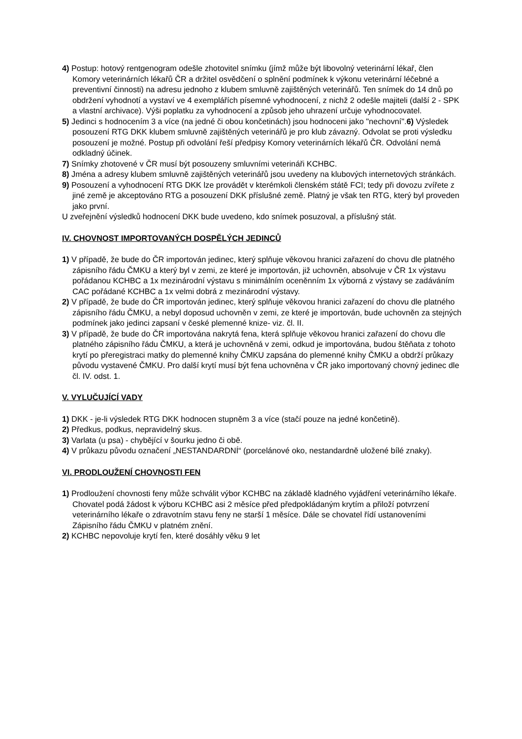4) Postup: hotový rentgenogram odešle zhotovitel snímku (jímž může být libovolný veterinární lékař, člen Komory veterinárních lékařů ČR a držitel osvědčení o splnění podmínek k výkonu veterinární léčebné a preventivní činnosti) na adresu jednoho z klubem smluvně zajištěných veterinářů. Ten snímek do 14 dnů po obdržení vyhodnotí a vystaví ve 4 exemplářích písemné vyhodnocení, z nichž 2 odešle majiteli (další 2 - SPK a vlastní archivace). Výši poplatku za vyhodnocení a způsob jeho uhrazení určuje vyhodnocovatel.
5) Jedinci s hodnocením 3 a více (na jedné či obou končetinách) jsou hodnoceni jako "nechovní".6) Výsledek posouzení RTG DKK klubem smluvně zajištěných veterinářů je pro klub závazný. Odvolat se proti výsledku posouzení je možné. Postup při odvolání řeší předpisy Komory veterinárních lékařů ČR. Odvolání nemá odkladný účinek.
7) Snímky zhotovené v ČR musí být posouzeny smluvními veterináři KCHBC.
8) Jména a adresy klubem smluvně zajištěných veterinářů jsou uvedeny na klubových internetových stránkách.
9) Posouzení a vyhodnocení RTG DKK lze provádět v kterémkoli členském státě FCI; tedy při dovozu zvířete z jiné země je akceptováno RTG a posouzení DKK příslušné země. Platný je však ten RTG, který byl proveden jako první.
U zveřejnění výsledků hodnocení DKK bude uvedeno, kdo snímek posuzoval, a příslušný stát.
IV. CHOVNOST IMPORTOVANÝCH DOSPĚLÝCH JEDINCŮ
1) V případě, že bude do ČR importován jedinec, který splňuje věkovou hranici zařazení do chovu dle platného zápisního řádu ČMKU a který byl v zemi, ze které je importován, již uchovněn, absolvuje v ČR 1x výstavu pořádanou KCHBC a 1x mezinárodní výstavu s minimálním oceněnním 1x výborná z výstavy se zadáváním CAC pořádané KCHBC a 1x velmi dobrá z mezinárodní výstavy.
2) V případě, že bude do ČR importován jedinec, který splňuje věkovou hranici zařazení do chovu dle platného zápisního řádu ČMKU, a nebyl doposud uchovněn v zemi, ze které je importován, bude uchovněn za stejných podmínek jako jedinci zapsaní v české plemenné knize- viz. čl. II.
3) V případě, že bude do ČR importována nakrytá fena, která splňuje věkovou hranici zařazení do chovu dle platného zápisního řádu ČMKU, a která je uchovněná v zemi, odkud je importována, budou štěňata z tohoto krytí po přeregistraci matky do plemenné knihy ČMKU zapsána do plemenné knihy ČMKU a obdrží průkazy původu vystavené ČMKU. Pro další krytí musí být fena uchovněna v ČR jako importovaný chovný jedinec dle čl. IV. odst. 1.
V. VYLUČUJÍCÍ VADY
1) DKK - je-li výsledek RTG DKK hodnocen stupněm 3 a více (stačí pouze na jedné končetině).
2) Předkus, podkus, nepravidelný skus.
3) Varlata (u psa) - chybějící v šourku jedno či obě.
4) V průkazu původu označení „NESTANDARDNÍ“ (porcelánové oko, nestandardně uložené bílé znaky).
VI. PRODLOUŽENÍ CHOVNOSTI FEN
1) Prodloužení chovnosti feny může schválit výbor KCHBC na základě kladného vyjádření veterinárního lékaře. Chovatel podá žádost k výboru KCHBC asi 2 měsíce před předpokládaným krytím a přiloží potvrzení veterinárního lékaře o zdravotním stavu feny ne starší 1 měsíce. Dále se chovatel řídí ustanoveními Zápisního řádu ČMKU v platném znění.
2) KCHBC nepovoluje krytí fen, které dosáhly věku 9 let